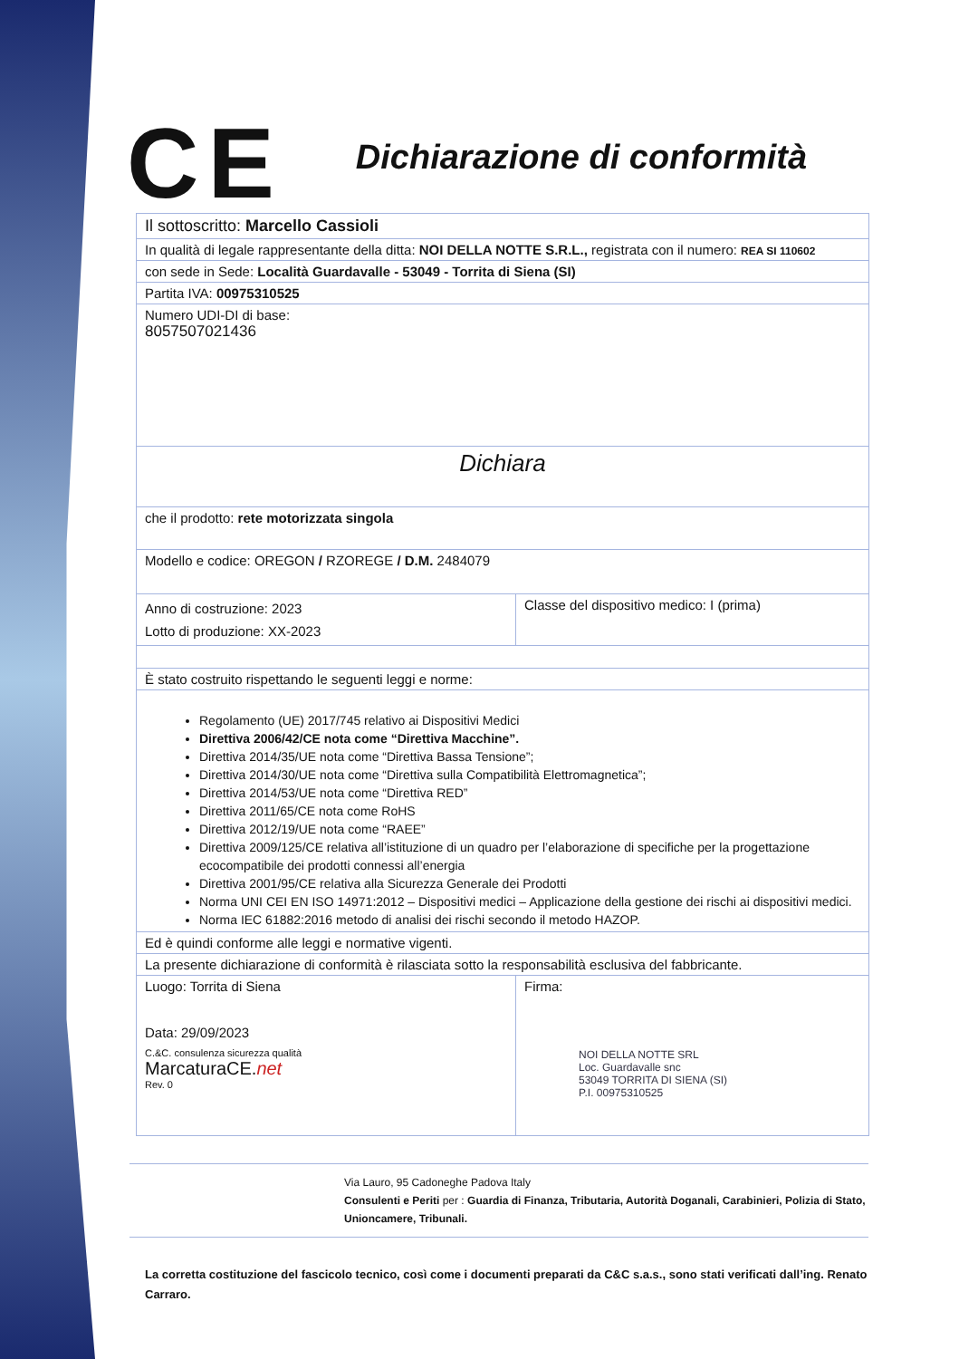CE
Dichiarazione di conformità
| Il sottoscritto: Marcello Cassioli | |
| In qualità di legale rappresentante della ditta: NOI DELLA NOTTE S.R.L., registrata con il numero: REA SI 110602 | |
| con sede in Sede: Località Guardavalle - 53049 - Torrita di Siena (SI) | |
| Partita IVA: 00975310525 | |
| Numero UDI-DI di base: 8057507021436 | |
| Dichiara | |
| che il prodotto: rete motorizzata singola | |
| Modello e codice: OREGON / RZOREGE / D.M. 2484079 | |
| Anno di costruzione: 2023 Lotto di produzione: XX-2023 | Classe del dispositivo medico: I (prima) |
| È stato costruito rispettando le seguenti leggi e norme: | |
| Regolamento (UE) 2017/745 relativo ai Dispositivi Medici Direttiva 2006/42/CE nota come “Direttiva Macchine”. Direttiva 2014/35/UE nota come “Direttiva Bassa Tensione”; Direttiva 2014/30/UE nota come “Direttiva sulla Compatibilità Elettromagnetica”; Direttiva 2014/53/UE nota come “Direttiva RED” Direttiva 2011/65/CE nota come RoHS Direttiva 2012/19/UE nota come “RAEE” Direttiva 2009/125/CE relativa all’istituzione di un quadro per l’elaborazione di specifiche per la progettazione ecocompatibile dei prodotti connessi all’energia Direttiva 2001/95/CE relativa alla Sicurezza Generale dei Prodotti Norma UNI CEI EN ISO 14971:2012 – Dispositivi medici – Applicazione della gestione dei rischi ai dispositivi medici. Norma IEC 61882:2016 metodo di analisi dei rischi secondo il metodo HAZOP. | |
| Ed è quindi conforme alle leggi e normative vigenti. | |
| La presente dichiarazione di conformità è rilasciata sotto la responsabilità esclusiva del fabbricante. | |
| Luogo: Torrita di Siena Data: 29/09/2023 C.&C. consulenza sicurezza qualità MarcaturaCE. net Rev. 0 | Firma: NOI DELLA NOTTE SRL Loc. Guardavalle snc 53049 TORRITA DI SIENA (SI) P.I. 00975310525 |
Via Lauro, 95 Cadoneghe Padova Italy
Consulenti e Periti per : Guardia di Finanza, Tributaria, Autorità Doganali, Carabinieri, Polizia di Stato, Unioncamere, Tribunali.
La corretta costituzione del fascicolo tecnico, così come i documenti preparati da C&C s.a.s., sono stati verificati dall’ing. Renato Carraro.